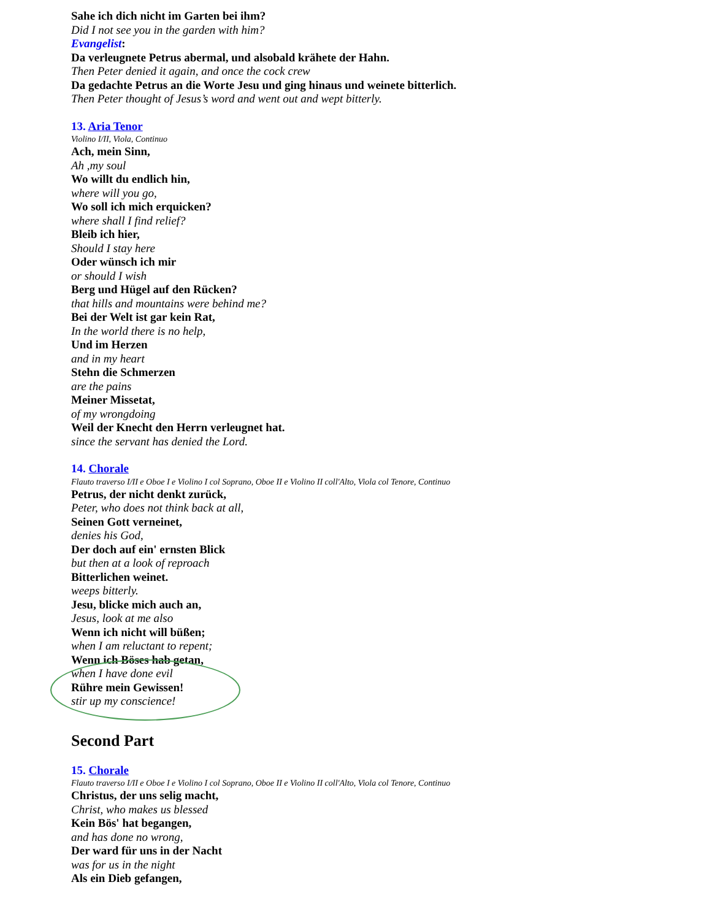Sahe ich dich nicht im Garten bei ihm?
Did I not see you in the garden with him?
Evangelist:
Da verleugnete Petrus abermal, und alsobald krähete der Hahn.
Then Peter denied it again, and once the cock crew
Da gedachte Petrus an die Worte Jesu und ging hinaus und weinete bitterlich.
Then Peter thought of Jesus’s word and went out and wept bitterly.
13. Aria Tenor
Violino I/II, Viola, Continuo
Ach, mein Sinn,
Ah ,my soul
Wo willt du endlich hin,
where will you go,
Wo soll ich mich erquicken?
where shall I find relief?
Bleib ich hier,
Should I stay here
Oder wünsch ich mir
or should I wish
Berg und Hügel auf den Rücken?
that hills and mountains were behind me?
Bei der Welt ist gar kein Rat,
In the world there is no help,
Und im Herzen
and in my heart
Stehn die Schmerzen
are the pains
Meiner Missetat,
of my wrongdoing
Weil der Knecht den Herrn verleugnet hat.
since the servant has denied the Lord.
14. Chorale
Flauto traverso I/II e Oboe I e Violino I col Soprano, Oboe II e Violino II coll'Alto, Viola col Tenore, Continuo
Petrus, der nicht denkt zurück,
Peter, who does not think back at all,
Seinen Gott verneinet,
denies his God,
Der doch auf ein' ernsten Blick
but then at a look of reproach
Bitterlichen weinet.
weeps bitterly.
Jesu, blicke mich auch an,
Jesus, look at me also
Wenn ich nicht will büßen;
when I am reluctant to repent;
Wenn ich Böses hab getan,
when I have done evil
Rühre mein Gewissen!
stir up my conscience!
Second Part
15. Chorale
Flauto traverso I/II e Oboe I e Violino I col Soprano, Oboe II e Violino II coll'Alto, Viola col Tenore, Continuo
Christus, der uns selig macht,
Christ, who makes us blessed
Kein Bös' hat begangen,
and has done no wrong,
Der ward für uns in der Nacht
was for us in the night
Als ein Dieb gefangen,